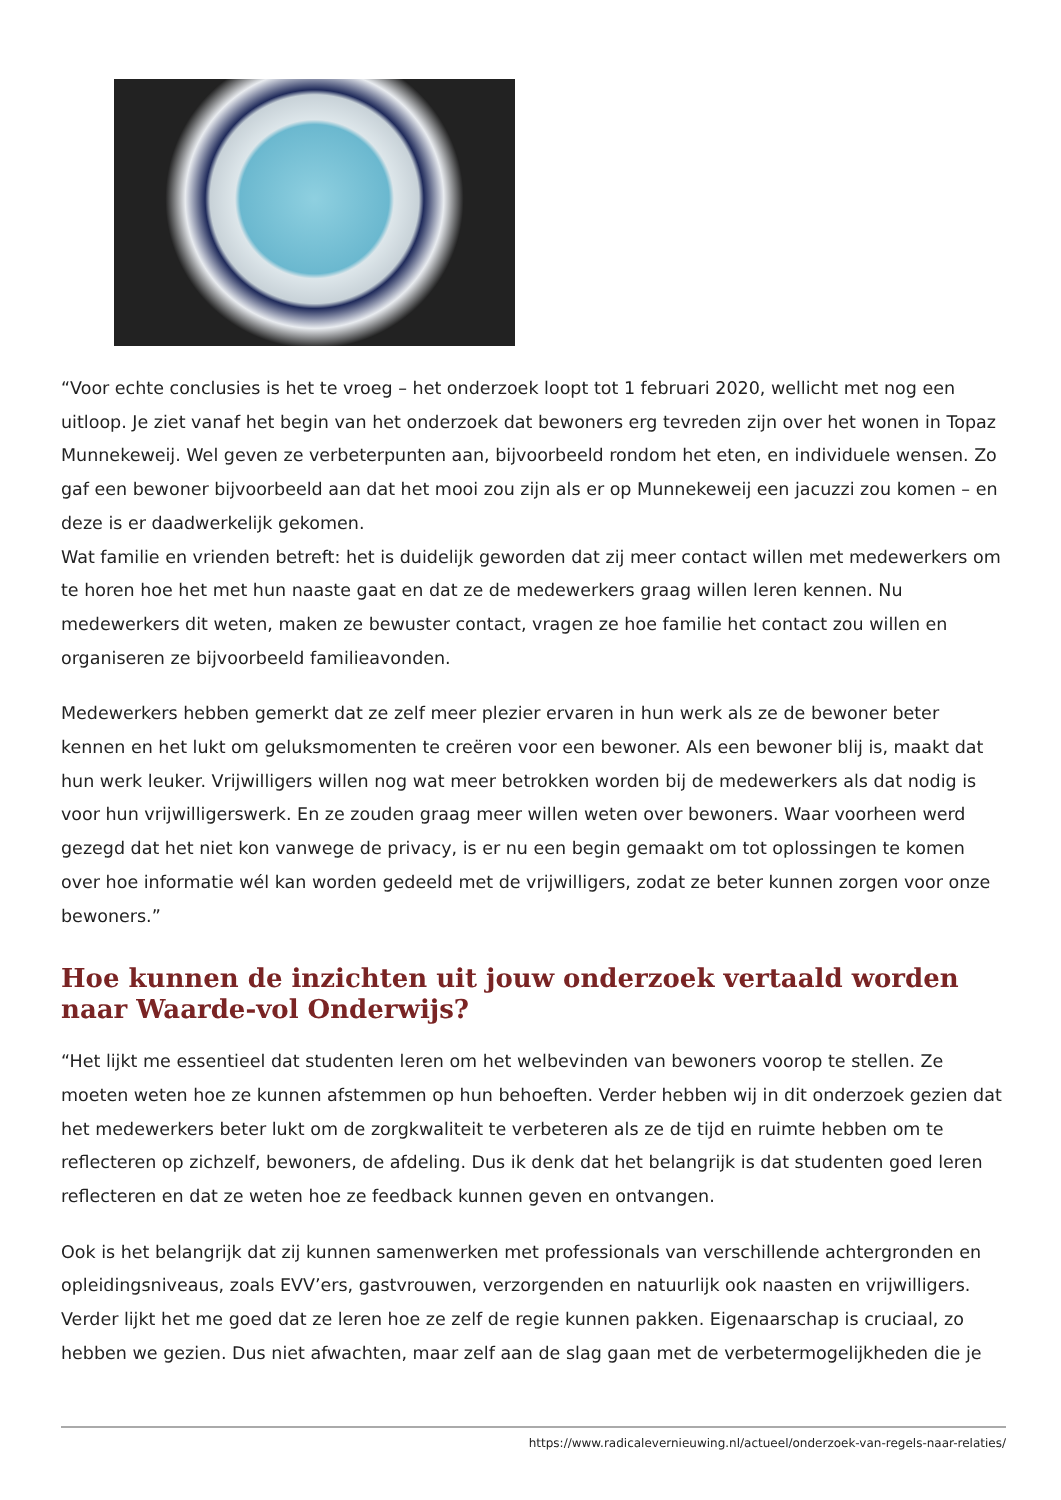“Voor echte conclusies is het te vroeg – het onderzoek loopt tot 1 februari 2020, wellicht met nog een uitloop. Je ziet vanaf het begin van het onderzoek dat bewoners erg tevreden zijn over het wonen in Topaz Munnekeweij. Wel geven ze verbeterpunten aan, bijvoorbeeld rondom het eten, en individuele wensen. Zo gaf een bewoner bijvoorbeeld aan dat het mooi zou zijn als er op Munnekeweij een jacuzzi zou komen – en deze is er daadwerkelijk gekomen.
Wat familie en vrienden betreft: het is duidelijk geworden dat zij meer contact willen met medewerkers om te horen hoe het met hun naaste gaat en dat ze de medewerkers graag willen leren kennen. Nu medewerkers dit weten, maken ze bewuster contact, vragen ze hoe familie het contact zou willen en organiseren ze bijvoorbeeld familieavonden.
Medewerkers hebben gemerkt dat ze zelf meer plezier ervaren in hun werk als ze de bewoner beter kennen en het lukt om geluksmomenten te creëren voor een bewoner. Als een bewoner blij is, maakt dat hun werk leuker. Vrijwilligers willen nog wat meer betrokken worden bij de medewerkers als dat nodig is voor hun vrijwilligerswerk. En ze zouden graag meer willen weten over bewoners. Waar voorheen werd gezegd dat het niet kon vanwege de privacy, is er nu een begin gemaakt om tot oplossingen te komen over hoe informatie wél kan worden gedeeld met de vrijwilligers, zodat ze beter kunnen zorgen voor onze bewoners.”
Hoe kunnen de inzichten uit jouw onderzoek vertaald worden naar Waarde-vol Onderwijs?
“Het lijkt me essentieel dat studenten leren om het welbevinden van bewoners voorop te stellen. Ze moeten weten hoe ze kunnen afstemmen op hun behoeften. Verder hebben wij in dit onderzoek gezien dat het medewerkers beter lukt om de zorgkwaliteit te verbeteren als ze de tijd en ruimte hebben om te reflecteren op zichzelf, bewoners, de afdeling. Dus ik denk dat het belangrijk is dat studenten goed leren reflecteren en dat ze weten hoe ze feedback kunnen geven en ontvangen.
Ook is het belangrijk dat zij kunnen samenwerken met professionals van verschillende achtergronden en opleidingsniveaus, zoals EVV’ers, gastvrouwen, verzorgenden en natuurlijk ook naasten en vrijwilligers. Verder lijkt het me goed dat ze leren hoe ze zelf de regie kunnen pakken. Eigenaarschap is cruciaal, zo hebben we gezien. Dus niet afwachten, maar zelf aan de slag gaan met de verbetermogelijkheden die je
https://www.radicalevernieuwing.nl/actueel/onderzoek-van-regels-naar-relaties/